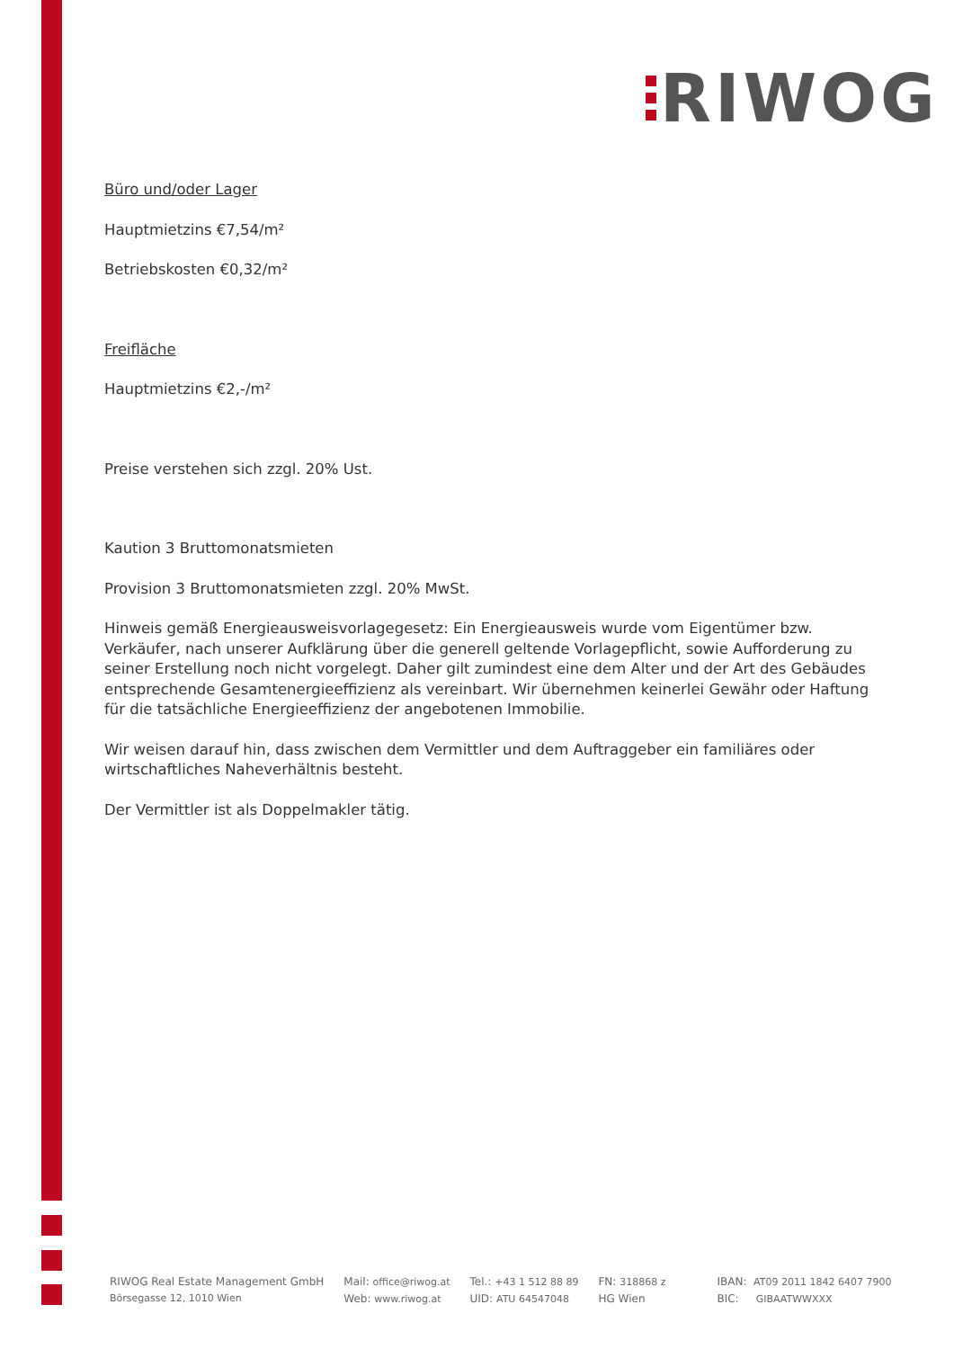RIWOG
Büro und/oder Lager
Hauptmietzins €7,54/m²
Betriebskosten €0,32/m²
Freifläche
Hauptmietzins €2,-/m²
Preise verstehen sich zzgl. 20% Ust.
Kaution 3 Bruttomonatsmieten
Provision 3 Bruttomonatsmieten zzgl. 20% MwSt.
Hinweis gemäß Energieausweisvorlagegesetz: Ein Energieausweis wurde vom Eigentümer bzw. Verkäufer, nach unserer Aufklärung über die generell geltende Vorlagepflicht, sowie Aufforderung zu seiner Erstellung noch nicht vorgelegt. Daher gilt zumindest eine dem Alter und der Art des Gebäudes entsprechende Gesamtenergieeffizienz als vereinbart. Wir übernehmen keinerlei Gewähr oder Haftung für die tatsächliche Energieeffizienz der angebotenen Immobilie.
Wir weisen darauf hin, dass zwischen dem Vermittler und dem Auftraggeber ein familiäres oder wirtschaftliches Naheverhältnis besteht.
Der Vermittler ist als Doppelmakler tätig.
RIWOG Real Estate Management GmbH
Börsegasse 12, 1010 Wien
Mail: office@riwog.at
Web: www.riwog.at
Tel.: +43 1 512 88 89
UID: ATU 64547048
FN: 318868 z
HG Wien
IBAN: AT09 2011 1842 6407 7900
BIC: GIBAATWWXXX